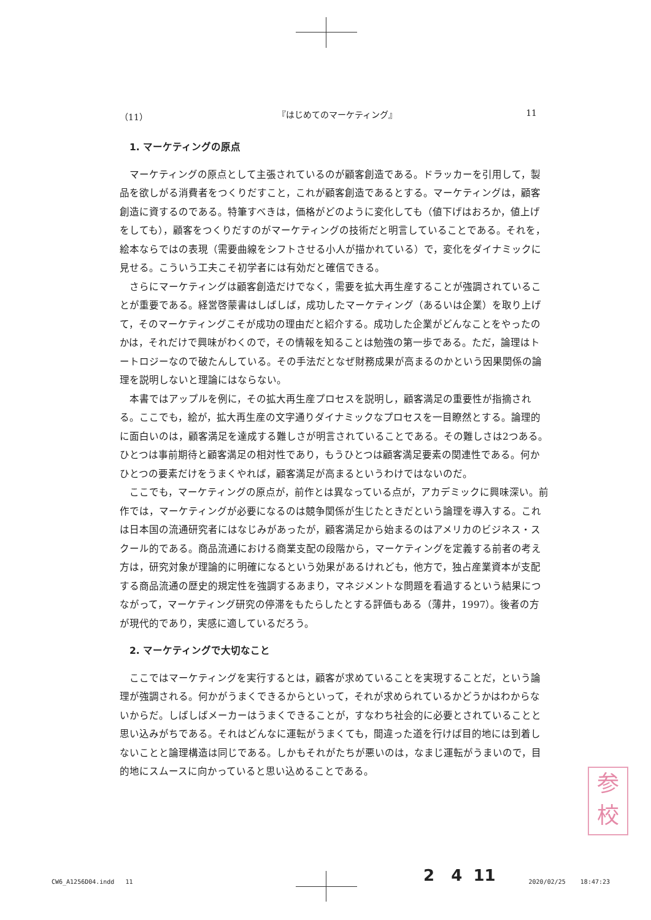（11） 『はじめてのマーケティング』 11
1. マーケティングの原点
マーケティングの原点として主張されているのが顧客創造である。ドラッカーを引用して，製品を欲しがる消費者をつくりだすこと，これが顧客創造であるとする。マーケティングは，顧客創造に資するのである。特筆すべきは，価格がどのように変化しても（値下げはおろか，値上げをしても），顧客をつくりだすのがマーケティングの技術だと明言していることである。それを，絵本ならではの表現（需要曲線をシフトさせる小人が描かれている）で，変化をダイナミックに見せる。こういう工夫こそ初学者には有効だと確信できる。
さらにマーケティングは顧客創造だけでなく，需要を拡大再生産することが強調されていることが重要である。経営啓蒙書はしばしば，成功したマーケティング（あるいは企業）を取り上げて，そのマーケティングこそが成功の理由だと紹介する。成功した企業がどんなことをやったのかは，それだけで興味がわくので，その情報を知ることは勉強の第一歩である。ただ，論理はトートロジーなので破たんしている。その手法だとなぜ財務成果が高まるのかという因果関係の論理を説明しないと理論にはならない。
本書ではアップルを例に，その拡大再生産プロセスを説明し，顧客満足の重要性が指摘される。ここでも，絵が，拡大再生産の文字通りダイナミックなプロセスを一目瞭然とする。論理的に面白いのは，顧客満足を達成する難しさが明言されていることである。その難しさは2つある。ひとつは事前期待と顧客満足の相対性であり，もうひとつは顧客満足要素の関連性である。何かひとつの要素だけをうまくやれば，顧客満足が高まるというわけではないのだ。
ここでも，マーケティングの原点が，前作とは異なっている点が，アカデミックに興味深い。前作では，マーケティングが必要になるのは競争関係が生じたときだという論理を導入する。これは日本国の流通研究者にはなじみがあったが，顧客満足から始まるのはアメリカのビジネス・スクール的である。商品流通における商業支配の段階から，マーケティングを定義する前者の考え方は，研究対象が理論的に明確になるという効果があるけれども，他方で，独占産業資本が支配する商品流通の歴史的規定性を強調するあまり，マネジメントな問題を看過するという結果につながって，マーケティング研究の停滞をもたらしたとする評価もある（薄井，1997）。後者の方が現代的であり，実感に適しているだろう。
2. マーケティングで大切なこと
ここではマーケティングを実行するとは，顧客が求めていることを実現することだ，という論理が強調される。何かがうまくできるからといって，それが求められているかどうかはわからないからだ。しばしばメーカーはうまくできることが，すなわち社会的に必要とされていることと思い込みがちである。それはどんなに運転がうまくても，間違った道を行けば目的地には到着しないことと論理構造は同じである。しかもそれがたちが悪いのは，なまじ運転がうまいので，目的地にスムースに向かっていると思い込めることである。
参
校
2 4 11
CW6_A1256D04.indd 11 2020/02/25 18:47:23